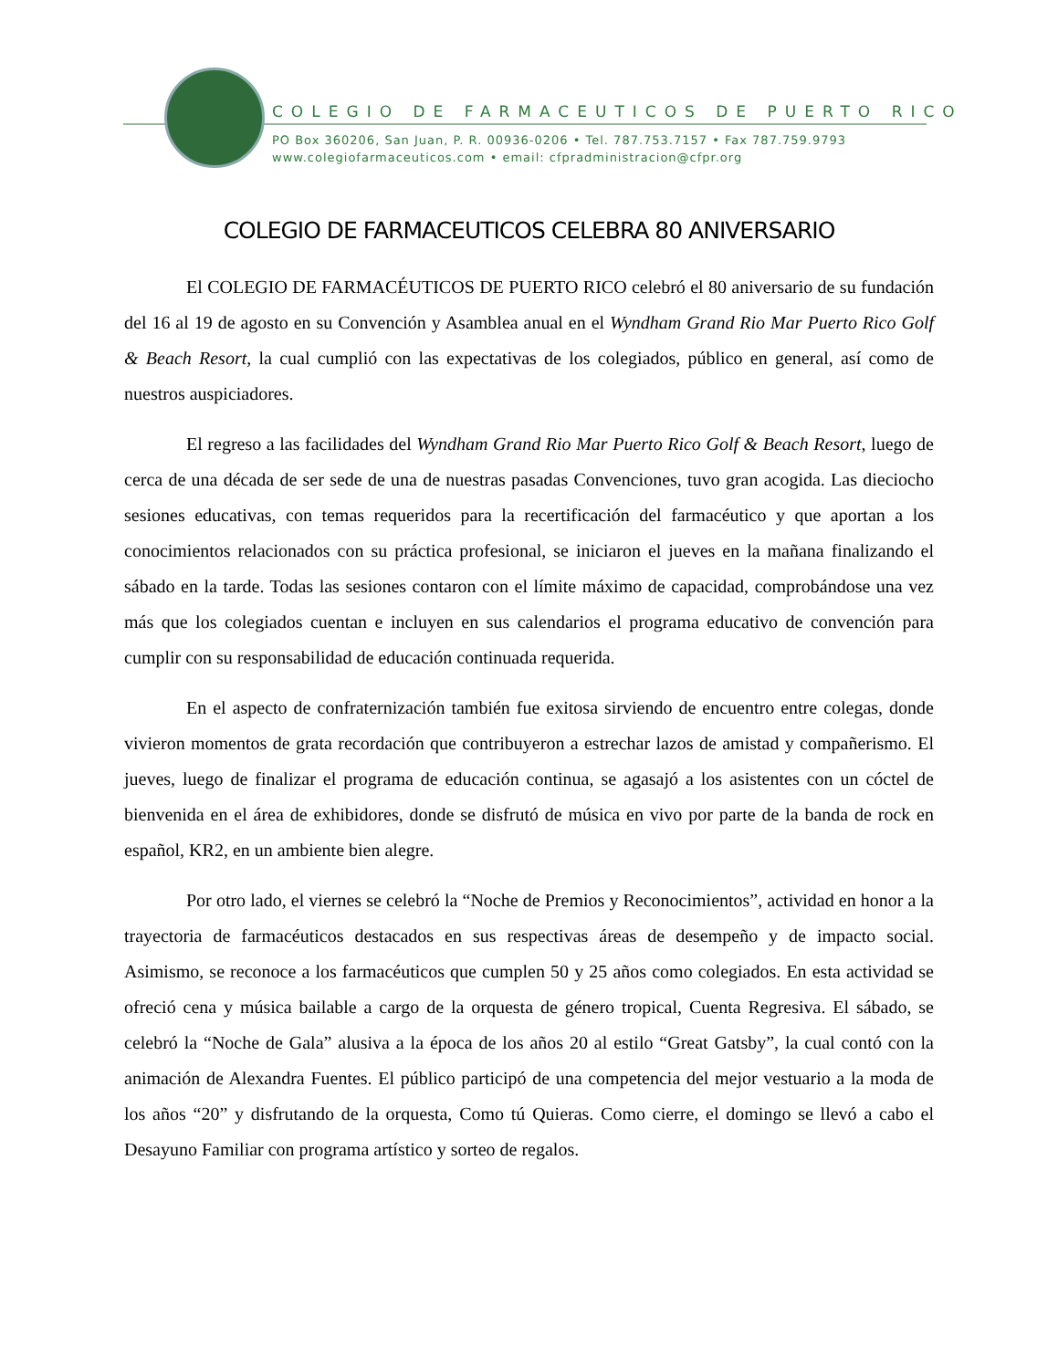COLEGIO DE FARMACEUTICOS DE PUERTO RICO
PO Box 360206, San Juan, P. R. 00936-0206 • Tel. 787.753.7157 • Fax 787.759.9793
www.colegiofarmaceuticos.com • email: cfpradministracion@cfpr.org
COLEGIO DE FARMACEUTICOS CELEBRA 80 ANIVERSARIO
El COLEGIO DE FARMACÉUTICOS DE PUERTO RICO celebró el 80 aniversario de su fundación del 16 al 19 de agosto en su Convención y Asamblea anual en el Wyndham Grand Rio Mar Puerto Rico Golf & Beach Resort, la cual cumplió con las expectativas de los colegiados, público en general, así como de nuestros auspiciadores.
El regreso a las facilidades del Wyndham Grand Rio Mar Puerto Rico Golf & Beach Resort, luego de cerca de una década de ser sede de una de nuestras pasadas Convenciones, tuvo gran acogida. Las dieciocho sesiones educativas, con temas requeridos para la recertificación del farmacéutico y que aportan a los conocimientos relacionados con su práctica profesional, se iniciaron el jueves en la mañana finalizando el sábado en la tarde. Todas las sesiones contaron con el límite máximo de capacidad, comprobándose una vez más que los colegiados cuentan e incluyen en sus calendarios el programa educativo de convención para cumplir con su responsabilidad de educación continuada requerida.
En el aspecto de confraternización también fue exitosa sirviendo de encuentro entre colegas, donde vivieron momentos de grata recordación que contribuyeron a estrechar lazos de amistad y compañerismo. El jueves, luego de finalizar el programa de educación continua, se agasajó a los asistentes con un cóctel de bienvenida en el área de exhibidores, donde se disfrutó de música en vivo por parte de la banda de rock en español, KR2, en un ambiente bien alegre.
Por otro lado, el viernes se celebró la “Noche de Premios y Reconocimientos”, actividad en honor a la trayectoria de farmacéuticos destacados en sus respectivas áreas de desempeño y de impacto social. Asimismo, se reconoce a los farmacéuticos que cumplen 50 y 25 años como colegiados. En esta actividad se ofreció cena y música bailable a cargo de la orquesta de género tropical, Cuenta Regresiva. El sábado, se celebró la “Noche de Gala” alusiva a la época de los años 20 al estilo “Great Gatsby”, la cual contó con la animación de Alexandra Fuentes. El público participó de una competencia del mejor vestuario a la moda de los años “20” y disfrutando de la orquesta, Como tú Quieras. Como cierre, el domingo se llevó a cabo el Desayuno Familiar con programa artístico y sorteo de regalos.